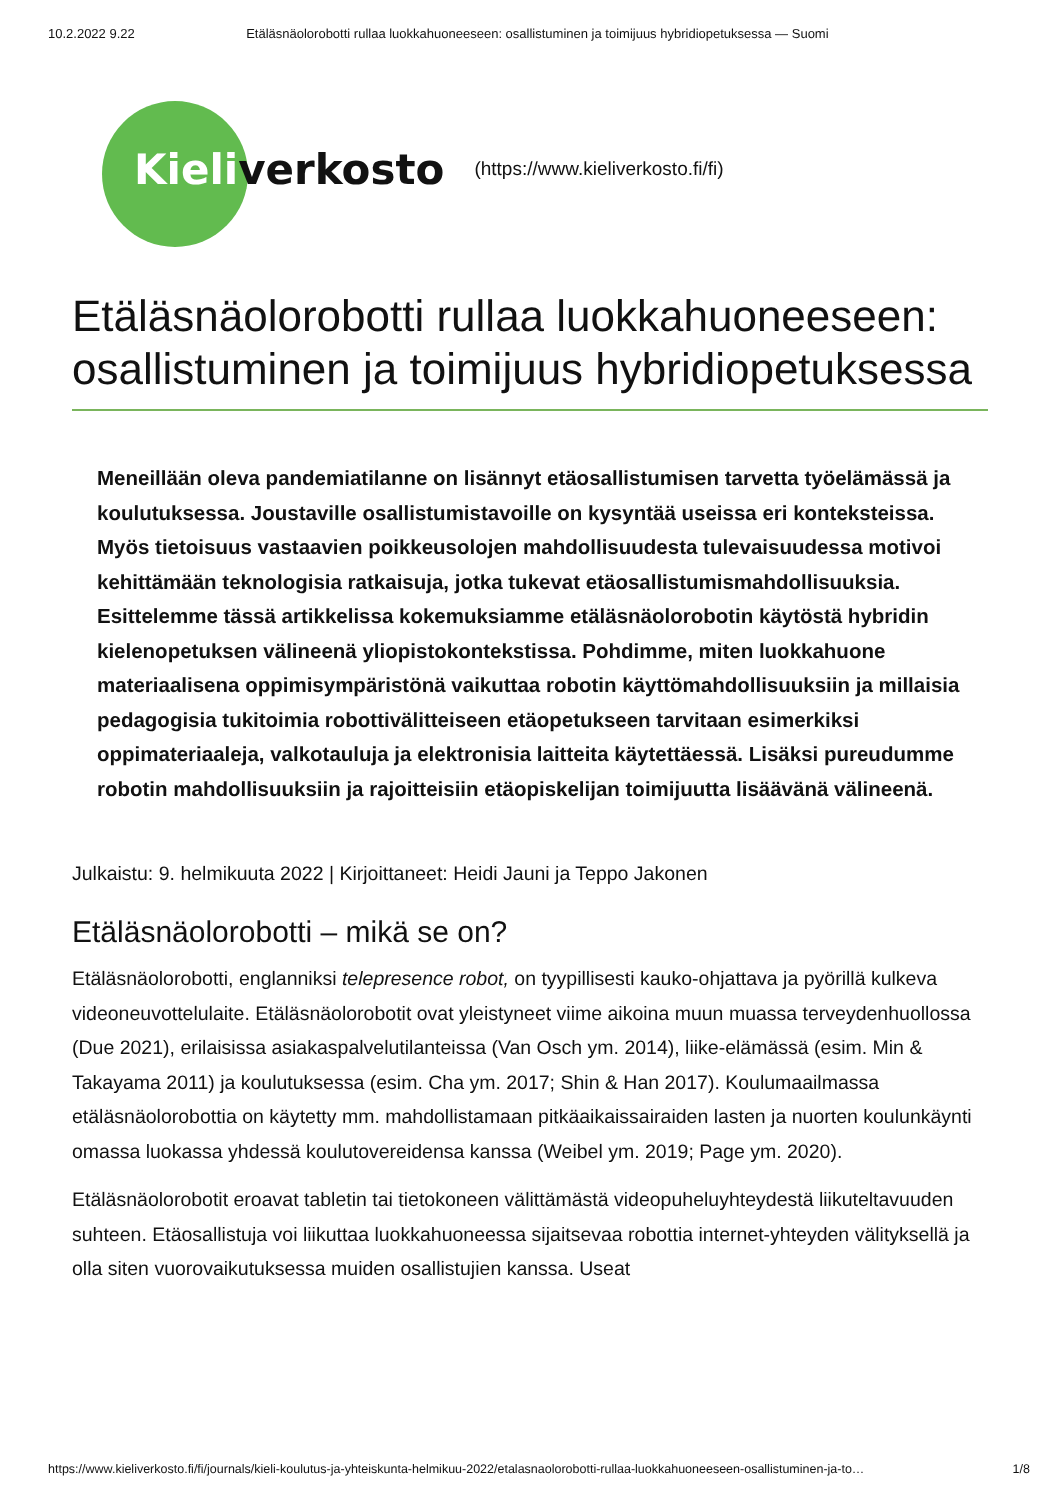10.2.2022 9.22 Etäläsnäolorobotti rullaa luokkahuoneeseen: osallistuminen ja toimijuus hybridiopetuksessa — Suomi
Kieliverkosto (https://www.kieliverkosto.fi/fi)
Etäläsnäolorobotti rullaa luokkahuoneeseen: osallistuminen ja toimijuus hybridiopetuksessa
Meneillään oleva pandemiatilanne on lisännyt etäosallistumisen tarvetta työelämässä ja koulutuksessa. Joustaville osallistumistavoille on kysyntää useissa eri konteksteissa. Myös tietoisuus vastaavien poikkeusolojen mahdollisuudesta tulevaisuudessa motivoi kehittämään teknologisia ratkaisuja, jotka tukevat etäosallistumismahdollisuuksia. Esittelemme tässä artikkelissa kokemuksiamme etäläsnäolorobotin käytöstä hybridin kielenopetuksen välineenä yliopistokontekstissa. Pohdimme, miten luokkahuone materiaalisena oppimisympäristönä vaikuttaa robotin käyttömahdollisuuksiin ja millaisia pedagogisia tukitoimia robottivälitteiseen etäopetukseen tarvitaan esimerkiksi oppimateriaaleja, valkotauluja ja elektronisia laitteita käytettäessä. Lisäksi pureudumme robotin mahdollisuuksiin ja rajoitteisiin etäopiskelijan toimijuutta lisäävänä välineenä.
Julkaistu: 9. helmikuuta 2022 | Kirjoittaneet: Heidi Jauni ja Teppo Jakonen
Etäläsnäolorobotti – mikä se on?
Etäläsnäolorobotti, englanniksi telepresence robot, on tyypillisesti kauko-ohjattava ja pyörillä kulkeva videoneuvottelulaite. Etäläsnäolorobotit ovat yleistyneet viime aikoina muun muassa terveydenhuollossa (Due 2021), erilaisissa asiakaspalvelutilanteissa (Van Osch ym. 2014), liike-elämässä (esim. Min & Takayama 2011) ja koulutuksessa (esim. Cha ym. 2017; Shin & Han 2017). Koulumaailmassa etäläsnäolorobottia on käytetty mm. mahdollistamaan pitkäaikaissairaiden lasten ja nuorten koulunkäynti omassa luokassa yhdessä koulutovereidensa kanssa (Weibel ym. 2019; Page ym. 2020).
Etäläsnäolorobotit eroavat tabletin tai tietokoneen välittämästä videopuheluyhteydestä liikuteltavuuden suhteen. Etäosallistuja voi liikuttaa luokkahuoneessa sijaitsevaa robottia internet-yhteyden välityksellä ja olla siten vuorovaikutuksessa muiden osallistujien kanssa. Useat
https://www.kieliverkosto.fi/fi/journals/kieli-koulutus-ja-yhteiskunta-helmikuu-2022/etalasnaolorobotti-rullaa-luokkahuoneeseen-osallistuminen-ja-to… 1/8